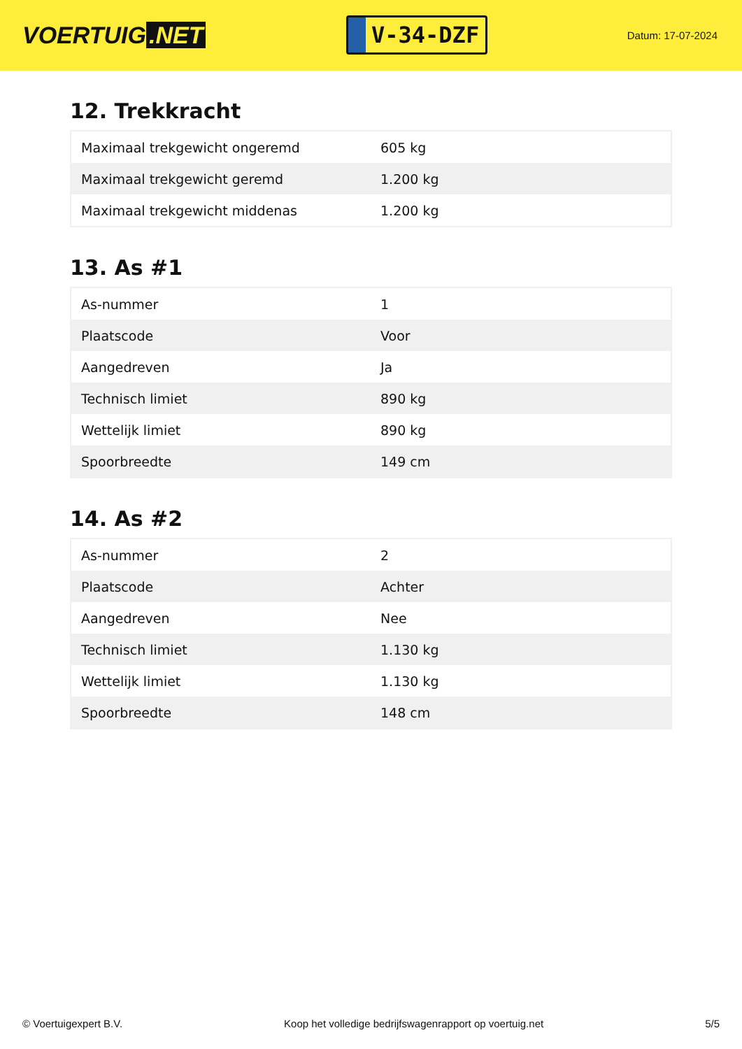VOERTUIG.NET
V-34-DZF
Datum: 17-07-2024
12. Trekkracht
| Maximaal trekgewicht ongeremd | 605 kg |
| Maximaal trekgewicht geremd | 1.200 kg |
| Maximaal trekgewicht middenas | 1.200 kg |
13. As #1
| As-nummer | 1 |
| Plaatscode | Voor |
| Aangedreven | Ja |
| Technisch limiet | 890 kg |
| Wettelijk limiet | 890 kg |
| Spoorbreedte | 149 cm |
14. As #2
| As-nummer | 2 |
| Plaatscode | Achter |
| Aangedreven | Nee |
| Technisch limiet | 1.130 kg |
| Wettelijk limiet | 1.130 kg |
| Spoorbreedte | 148 cm |
© Voertuigexpert B.V. Koop het volledige bedrijfswagenrapport op voertuig.net 5/5